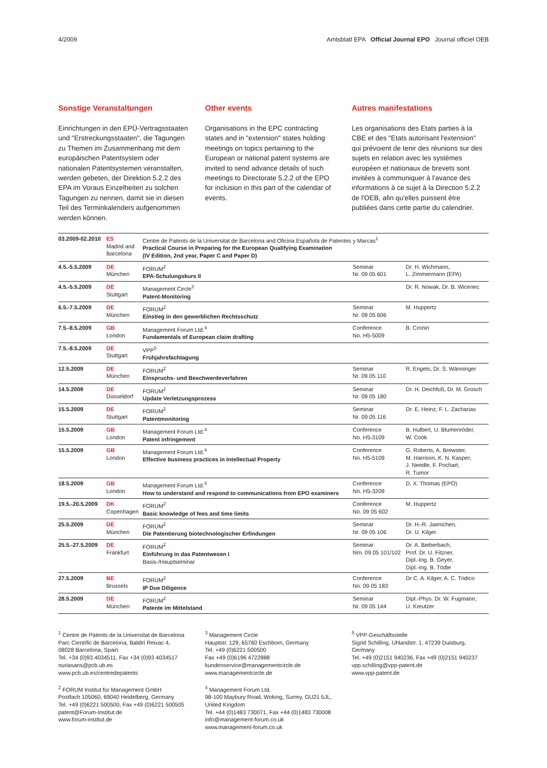4/2009 Amtsblatt EPA Official Journal EPO Journal officiel OEB
Sonstige Veranstaltungen
Einrichtungen in den EPÜ-Vertragsstaaten und "Erstreckungsstaaten", die Tagungen zu Themen im Zusammenhang mit dem europäischen Patentsystem oder nationalen Patentsystemen veranstalten, werden gebeten, der Direktion 5.2.2 des EPA im Voraus Einzelheiten zu solchen Tagungen zu nennen, damit sie in diesen Teil des Terminkalenders aufgenommen werden können.
Other events
Organisations in the EPC contracting states and in "extension" states holding meetings on topics pertaining to the European or national patent systems are invited to send advance details of such meetings to Directorate 5.2.2 of the EPO for inclusion in this part of the calendar of events.
Autres manifestations
Les organisations des Etats parties à la CBE et des "Etats autorisant l'extension" qui prévoient de tenir des réunions sur des sujets en relation avec les systèmes européen et nationaux de brevets sont invitées à communiquer à l'avance des informations à ce sujet à la Direction 5.2.2 de l'OEB, afin qu'elles puissent être publiées dans cette partie du calendrier.
| 03.2009-02.2010 | ES Madrid and Barcelona | Centre de Patents de la Universitat de Barcelona and Oficina Española de Patentes y Marcas<sup>1</sup> Practical Course in Preparing for the European Qualifying Examination (IV Edition, 2nd year, Paper C and Paper D) | | |
| 4.5.-5.5.2009 | DE München | FORUM<sup>2</sup> EPA-Schulungskurs II | Seminar Nr. 09 05 601 | Dr. H. Wichmann, L. Zimmermann (EPA) |
| 4.5.-5.5.2009 | DE Stuttgart | Management Circle<sup>3</sup> Patent-Monitoring | | Dr. R. Nowak, Dr. B. Wicenec |
| 6.5.-7.5.2009 | DE München | FORUM<sup>2</sup> Einstieg in den gewerblichen Rechtsschutz | Seminar Nr. 09 05 606 | M. Huppertz |
| 7.5.-8.5.2009 | GB London | Management Forum Ltd.<sup>4</sup> Fundamentals of European claim drafting | Conference No. H5-5009 | B. Cronin |
| 7.5.-8.5.2009 | DE Stuttgart | VPP<sup>5</sup> Frühjahrsfachtagung | | |
| 12.5.2009 | DE München | FORUM<sup>2</sup> Einspruchs- und Beschwerdeverfahren | Seminar Nr. 09 05 110 | R. Engels, Dr. S. Wänninger |
| 14.5.2009 | DE Düsseldorf | FORUM<sup>2</sup> Update Verletzungsprozess | Seminar Nr. 09 05 180 | Dr. H. Deichfuß, Dr. M. Grosch |
| 15.5.2009 | DE Stuttgart | FORUM<sup>2</sup> Patentmonitoring | Seminar Nr. 09 05 116 | Dr. E. Heinz, F. L. Zacharias |
| 15.5.2009 | GB London | Management Forum Ltd.<sup>4</sup> Patent infringement | Conference No. H5-3109 | B. Hulbert, U. Blumenröder, W. Cook |
| 15.5.2009 | GB London | Management Forum Ltd.<sup>4</sup> Effective business practices in Intellectual Property | Conference No. H5-5109 | G. Roberts, A. Brewster, M. Harrison, K. N. Kasper, J. Needle, F. Pochart, R. Tumor |
| 18.5.2009 | GB London | Management Forum Ltd.<sup>4</sup> How to understand and respond to communications from EPO examiners | Conference No. H5-3209 | D. X. Thomas (EPO) |
| 19.5.-20.5.2009 | DK Copenhagen | FORUM<sup>2</sup> Basic knowledge of fees and time limits | Conference No. 09 05 602 | M. Huppertz |
| 25.5.2009 | DE München | FORUM<sup>2</sup> Die Patentierung biotechnologischer Erfindungen | Seminar Nr. 09 05 106 | Dr. H.-R. Jaenichen, Dr. U. Kilger |
| 25.5.-27.5.2009 | DE Frankfurt | FORUM<sup>2</sup> Einführung in das Patentwesen I Basis-/Hauptseminar | Seminar Nrn. 09 05 101/102 | Dr. A. Bieberbach, Prof. Dr. U. Fitzner, Dipl.-Ing. B. Geyer, Dipl.-Ing. B. Tödte |
| 27.5.2009 | BE Brussels | FORUM<sup>2</sup> IP Due Diligence | Conference No. 09 05 183 | Dr C. A. Kilger, A. C. Tridico |
| 28.5.2009 | DE München | FORUM<sup>2</sup> Patente im Mittelstand | Seminar Nr. 09 05 144 | Dipl.-Phys. Dr. W. Fugmann, U. Kreutzer |
<sup>1</sup> Centre de Patents de la Universitat de Barcelona
Parc Científic de Barcelona, Baldiri Reixac 4,
08028 Barcelona, Spain
Tel. +34 (0)93 4034511, Fax +34 (0)93 4034517
nuriasans@pcb.ub.es
www.pcb.ub.es/centredepatents
<sup>2</sup> FORUM Institut für Management GmbH
Postfach 105060, 69040 Heidelberg, Germany
Tel. +49 (0)6221 500500, Fax +49 (0)6221 500505
patent@Forum-Institut.de
www.forum-institut.de
<sup>3</sup> Management Circle
Hauptstr. 129, 65760 Eschborn, Germany
Tel. +49 (0)6221 500500
Fax +49 (0)6196 4722888
kundenservice@managementcircle.de
www.managementcircle.de
<sup>4</sup> Management Forum Ltd.
98-100 Maybury Road, Woking, Surrey, GU21 5JL,
United Kingdom
Tel. +44 (0)1483 730071, Fax +44 (0)1483 730008
info@management-forum.co.uk
www.management-forum.co.uk
<sup>5</sup> VPP-Geschäftsstelle
Sigrid Schilling, Uhlandstr. 1, 47239 Duisburg,
Germany
Tel. +49 (0)2151 940236, Fax +49 (0)2151 940237
vpp.schilling@vpp-patent.de
www.vpp-patent.de